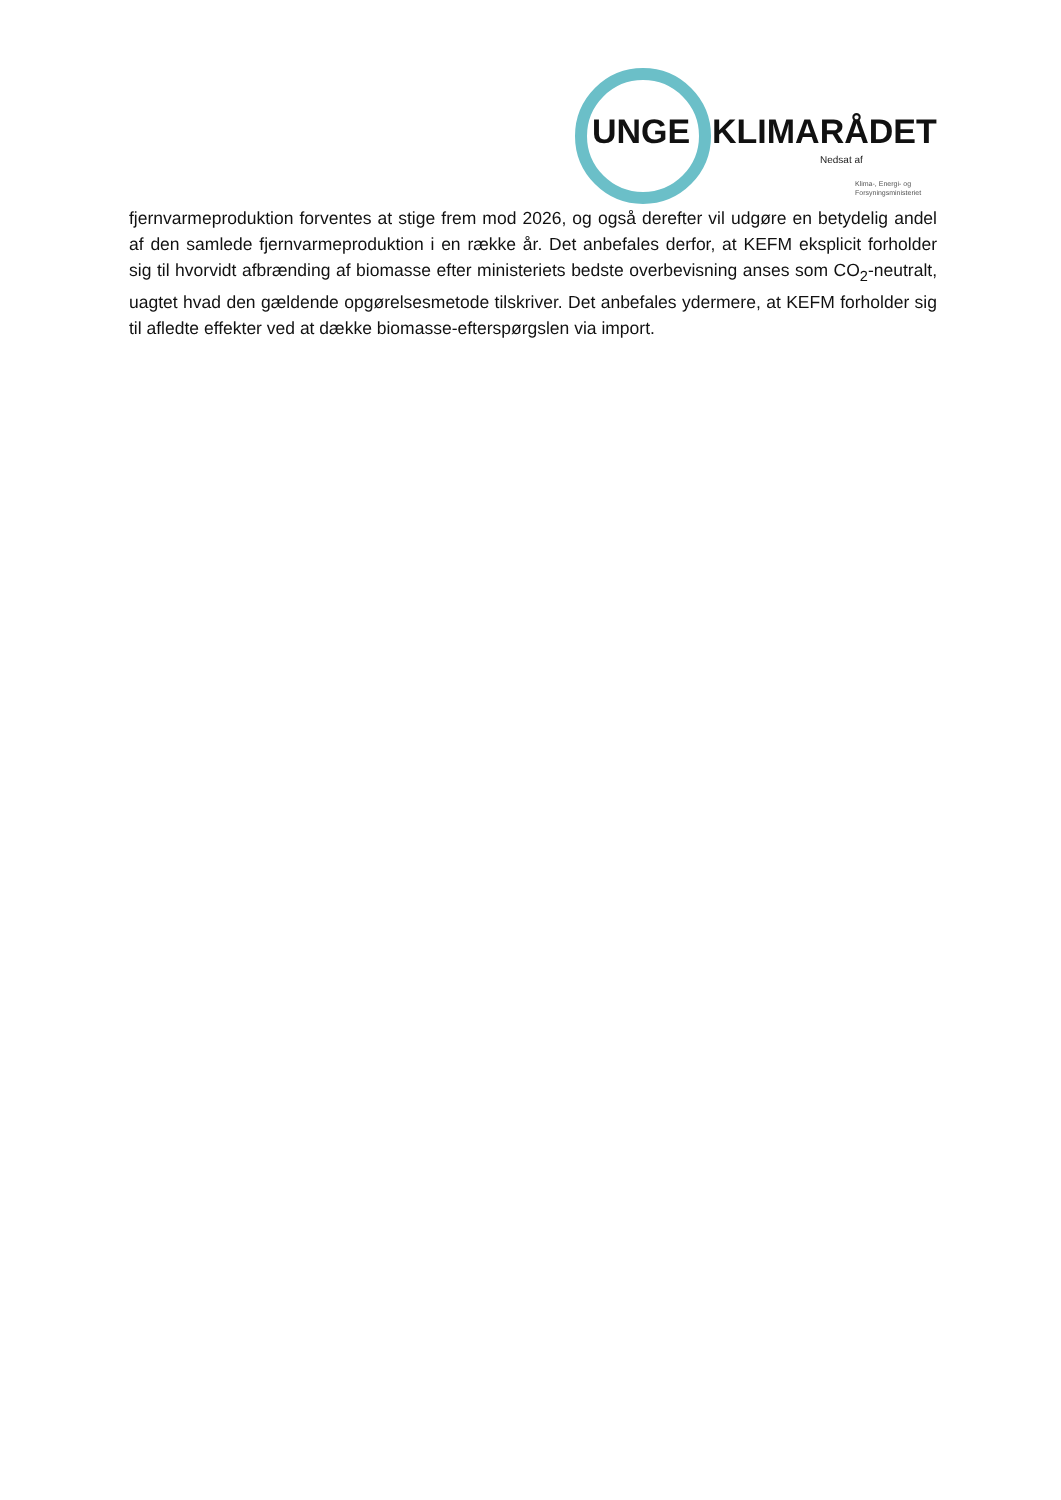UNGE KLIMARÅDET
Nedsat af
Klima-, Energi- og
Forsyningsministeriet
fjernvarmeproduktion forventes at stige frem mod 2026, og også derefter vil udgøre en betydelig andel af den samlede fjernvarmeproduktion i en række år. Det anbefales derfor, at KEFM eksplicit forholder sig til hvorvidt afbrænding af biomasse efter ministeriets bedste overbevisning anses som CO<sub>2</sub>-neutralt, uagtet hvad den gældende opgørelsesmetode tilskriver. Det anbefales ydermere, at KEFM forholder sig til afledte effekter ved at dække biomasse-efterspørgslen via import.